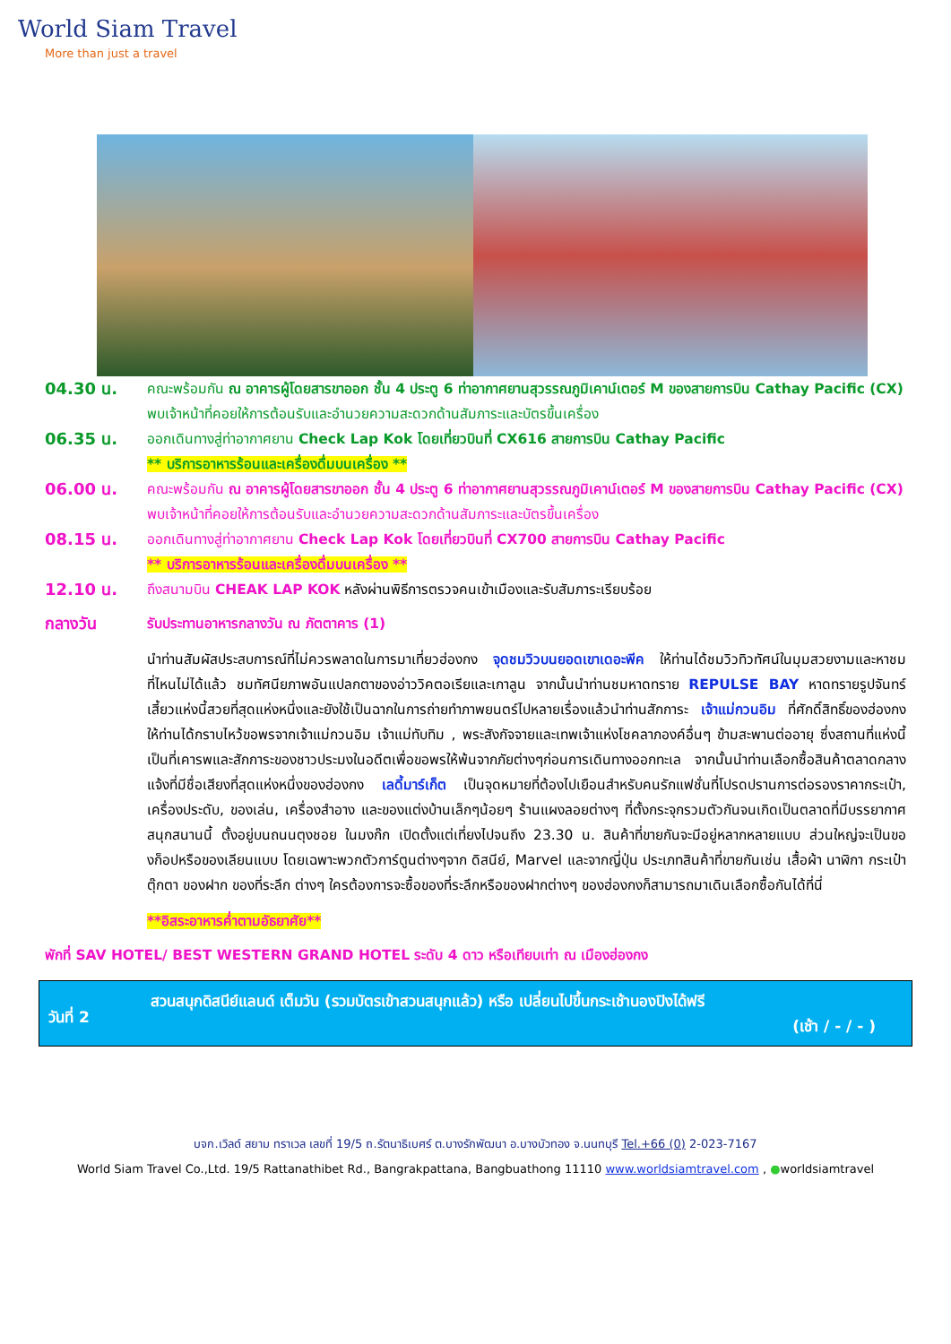World Siam Travel
More than just a travel
04.30 น.
คณะพร้อมกัน ณ อาคารผู้โดยสารขาออก ชั้น 4 ประตู 6 ท่าอากาศยานสุวรรณภูมิเคาน์เตอร์ M ของสายการบิน Cathay Pacific (CX) พบเจ้าหน้าที่คอยให้การต้อนรับและอำนวยความสะดวกด้านสัมภาระและบัตรขึ้นเครื่อง
06.35 น.
ออกเดินทางสู่ท่าอากาศยาน Check Lap Kok โดยเที่ยวบินที่ CX616 สายการบิน Cathay Pacific
** บริการอาหารร้อนและเครื่องดื่มบนเครื่อง **
06.00 น.
คณะพร้อมกัน ณ อาคารผู้โดยสารขาออก ชั้น 4 ประตู 6 ท่าอากาศยานสุวรรณภูมิเคาน์เตอร์ M ของสายการบิน Cathay Pacific (CX) พบเจ้าหน้าที่คอยให้การต้อนรับและอำนวยความสะดวกด้านสัมภาระและบัตรขึ้นเครื่อง
08.15 น.
ออกเดินทางสู่ท่าอากาศยาน Check Lap Kok โดยเที่ยวบินที่ CX700 สายการบิน Cathay Pacific
** บริการอาหารร้อนและเครื่องดื่มบนเครื่อง **
12.10 น.
ถึงสนามบิน CHEAK LAP KOK หลังผ่านพิธีการตรวจคนเข้าเมืองและรับสัมภาระเรียบร้อย
กลางวัน
รับประทานอาหารกลางวัน ณ ภัตตาคาร (1)
นำท่านสัมผัสประสบการณ์ที่ไม่ควรพลาดในการมาเที่ยวฮ่องกง จุดชมวิวบนยอดเขาเดอะพีค ให้ท่านได้ชมวิวทิวทัศน์ในมุมสวยงามและหาชมที่ไหนไม่ได้แล้ว ชมทัศนียภาพอันแปลกตาของอ่าววิคตอเรียและเกาลูน จากนั้นนำท่านชมหาดทราย REPULSE BAY หาดทรายรูปจันทร์เสี้ยวแห่งนี้สวยที่สุดแห่งหนึ่งและยังใช้เป็นฉากในการถ่ายทำภาพยนตร์ไปหลายเรื่องแล้วนำท่านสักการะ เจ้าแม่กวนอิม ที่ศักดิ์สิทธิ์ของฮ่องกง ให้ท่านได้กราบไหว้ขอพรจากเจ้าแม่กวนอิม เจ้าแม่ทับทิม , พระสังกัจจายและเทพเจ้าแห่งโชคลาภองค์อื่นๆ ข้ามสะพานต่ออายุ ซึ่งสถานที่แห่งนี้เป็นที่เคารพและสักการะของชาวประมงในอดีตเพื่อขอพรให้พ้นจากภัยต่างๆก่อนการเดินทางออกทะเล จากนั้นนำท่านเลือกซื้อสินค้าตลาดกลางแจ้งที่มีชื่อเสียงที่สุดแห่งหนึ่งของฮ่องกง เลดี้มาร์เก็ต เป็นจุดหมายที่ต้องไปเยือนสำหรับคนรักแฟชั่นที่โปรดปรานการต่อรองราคากระเป๋า, เครื่องประดับ, ของเล่น, เครื่องสำอาง และของแต่งบ้านเล็กๆน้อยๆ ร้านแผงลอยต่างๆ ที่ตั้งกระจุกรวมตัวกันจนเกิดเป็นตลาดที่มีบรรยากาศสนุกสนานนี้ ตั้งอยู่บนถนนตุงชอย ในมงก๊ก เปิดตั้งแต่เที่ยงไปจนถึง 23.30 น. สินค้าที่ขายกันจะมีอยู่หลากหลายแบบ ส่วนใหญ่จะเป็นของก็อปหรือของเลียนแบบ โดยเฉพาะพวกตัวการ์ตูนต่างๆจาก ดิสนีย์, Marvel และจากญี่ปุ่น ประเภทสินค้าที่ขายกันเช่น เสื้อผ้า นาฬิกา กระเป๋า ตุ๊กตา ของฝาก ของที่ระลึก ต่างๆ ใครต้องการจะซื้อของที่ระลึกหรือของฝากต่างๆ ของฮ่องกงก็สามารถมาเดินเลือกซื้อกันได้ที่นี่
**อิสระอาหารค่ำตามอัธยาศัย**
พักที่ SAV HOTEL/ BEST WESTERN GRAND HOTEL ระดับ 4 ดาว หรือเทียบเท่า ณ เมืองฮ่องกง
วันที่ 2
สวนสนุกดิสนีย์แลนด์ เต็มวัน (รวมบัตรเข้าสวนสนุกแล้ว) หรือ เปลี่ยนไปขึ้นกระเช้านองปิงได้ฟรี
(เช้า / - / - )
บจก.เวิลด์ สยาม ทราเวล เลขที่ 19/5 ถ.รัตนาธิเบศร์ ต.บางรักพัฒนา อ.บางบัวทอง จ.นนทบุรี Tel.+66 (0) 2-023-7167
World Siam Travel Co.,Ltd. 19/5 Rattanathibet Rd., Bangrakpattana, Bangbuathong 11110 www.worldsiamtravel.com , ●worldsiamtravel